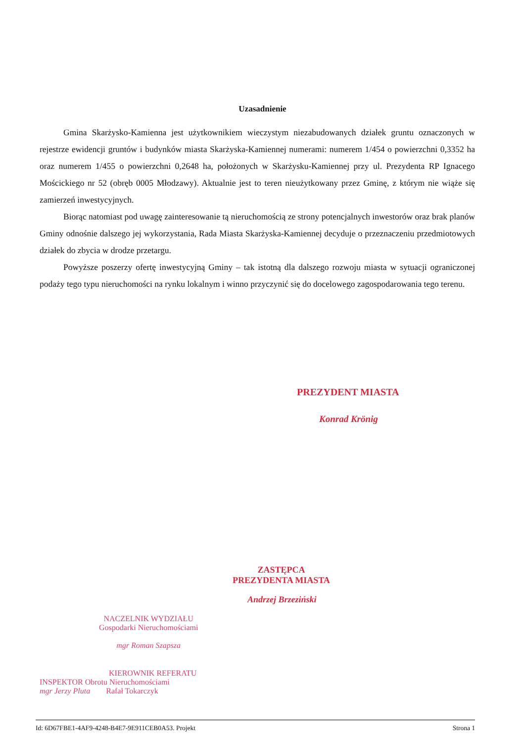Uzasadnienie
Gmina Skarżysko-Kamienna jest użytkownikiem wieczystym niezabudowanych działek gruntu oznaczonych w rejestrze ewidencji gruntów i budynków miasta Skarżyska-Kamiennej numerami: numerem 1/454 o powierzchni 0,3352 ha oraz numerem 1/455 o powierzchni 0,2648 ha, położonych w Skarżysku-Kamiennej przy ul. Prezydenta RP Ignacego Mościckiego nr 52 (obręb 0005 Młodzawy). Aktualnie jest to teren nieużytkowany przez Gminę, z którym nie wiąże się zamierzeń inwestycyjnych.
Biorąc natomiast pod uwagę zainteresowanie tą nieruchomością ze strony potencjalnych inwestorów oraz brak planów Gminy odnośnie dalszego jej wykorzystania, Rada Miasta Skarżyska-Kamiennej decyduje o przeznaczeniu przedmiotowych działek do zbycia w drodze przetargu.
Powyższe poszerzy ofertę inwestycyjną Gminy – tak istotną dla dalszego rozwoju miasta w sytuacji ograniczonej podaży tego typu nieruchomości na rynku lokalnym i winno przyczynić się do docelowego zagospodarowania tego terenu.
PREZYDENT MIASTA
Konrad Krönig
ZASTĘPCA
PREZYDENTA MIASTA
Andrzej Brzeziński
NACZELNIK WYDZIAŁU
Gospodarki Nieruchomościami
mgr Roman Szapsza
KIEROWNIK REFERATU
INSPEKTOR Obrotu Nieruchomościami
mgr Jerzy Pluta Rafał Tokarczyk
Id: 6D67FBE1-4AF9-4248-B4E7-9E911CEB0A53. Projekt Strona 1